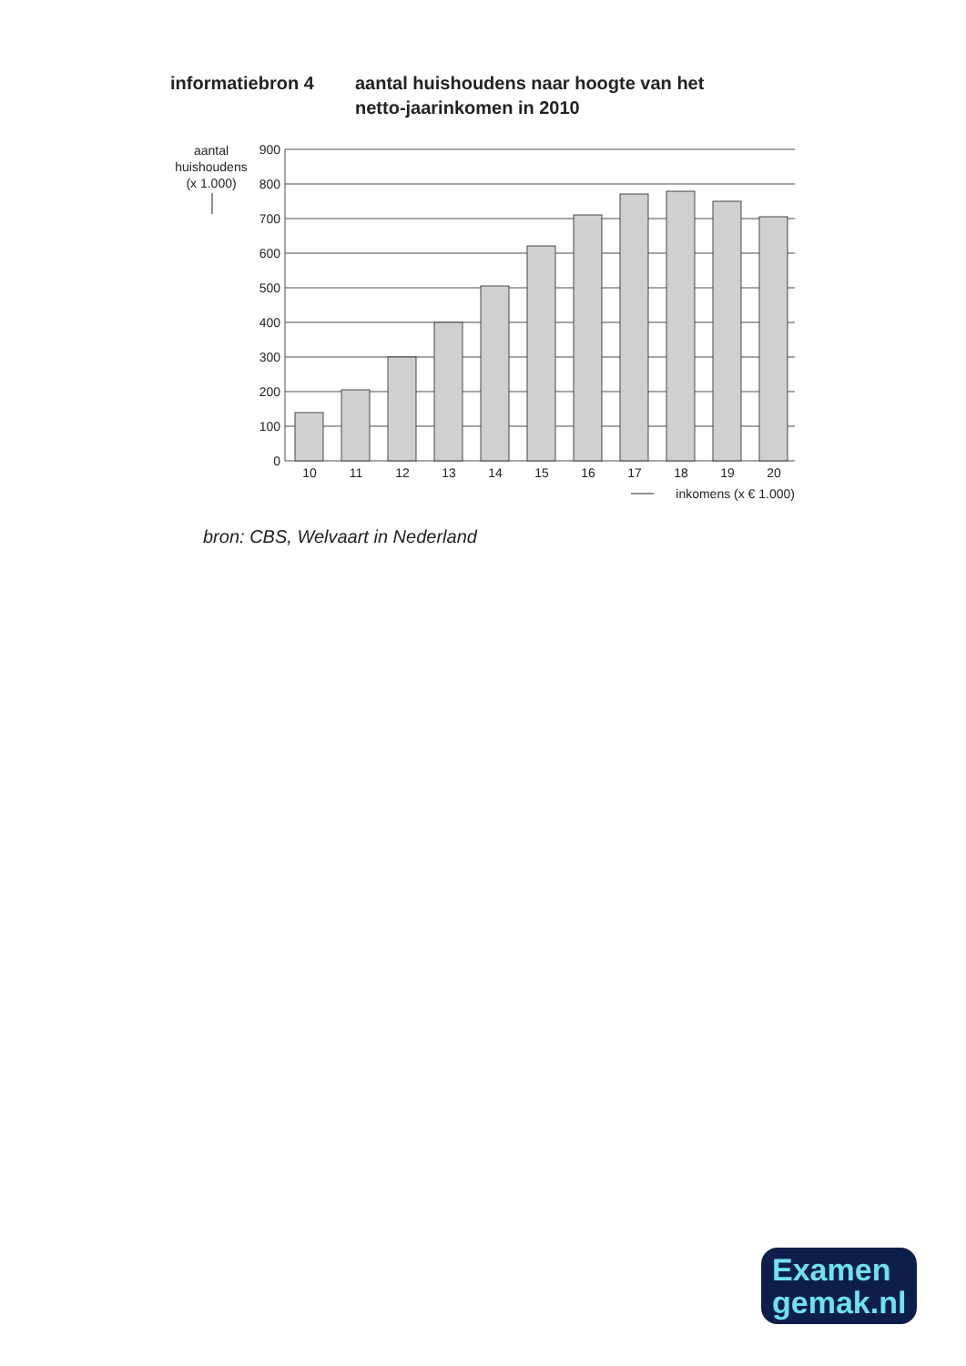informatiebron 4 aantal huishoudens naar hoogte van het
netto-jaarinkomen in 2010
aantal
huishoudens
(x 1.000)
900
800
700
600
500
400
300
200
100
0
10
11
12
13
14
15
16
17
18
19
20
inkomens (x € 1.000)
bron: CBS, Welvaart in Nederland
Examen
gemak.nl